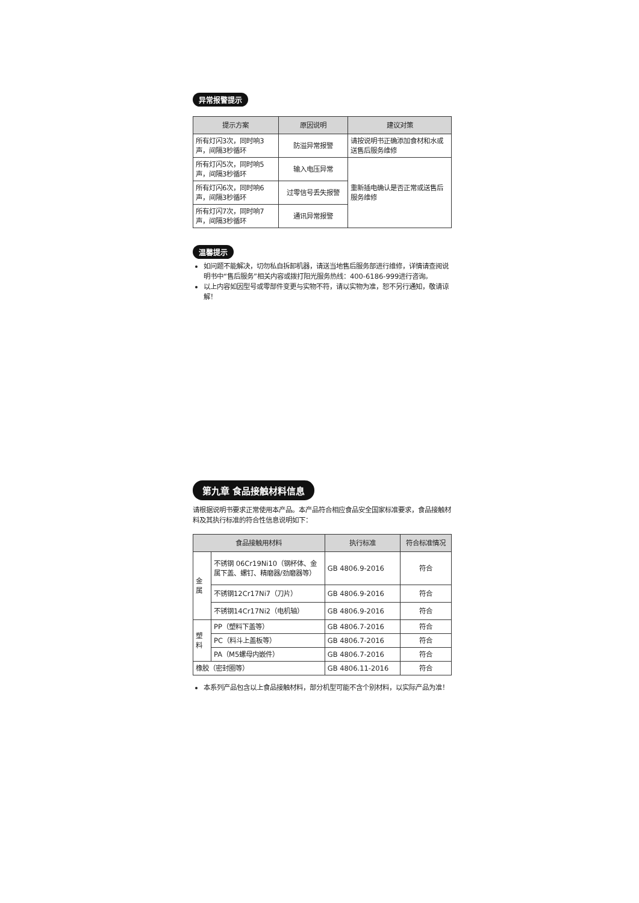异常报警提示
| 提示方案 | 原因说明 | 建议对策 |
| --- | --- | --- |
| 所有灯闪3次，同时响3声，间隔3秒循环 | 防溢异常报警 | 请按说明书正确添加食材和水或送售后服务维修 |
| 所有灯闪5次，同时响5声，间隔3秒循环 | 输入电压异常 | 重新插电确认是否正常或送售后服务维修 |
| 所有灯闪6次，同时响6声，间隔3秒循环 | 过零信号丢失报警 | |
| 所有灯闪7次，同时响7声，间隔3秒循环 | 通讯异常报警 | |
温馨提示
如问题不能解决，切勿私自拆卸机器，请送当地售后服务部进行维修，详情请查阅说明书中“售后服务”相关内容或拨打阳光服务热线：400-6186-999进行咨询。
以上内容如因型号或零部件变更与实物不符，请以实物为准，恕不另行通知，敬请谅解！
第九章 食品接触材料信息
请根据说明书要求正常使用本产品。本产品符合相应食品安全国家标准要求，食品接触材料及其执行标准的符合性信息说明如下：
| 食品接触用材料 | | 执行标准 | 符合标准情况 |
| --- | --- | --- | --- |
| 金属 | 不锈钢 06Cr19Ni10（钢杯体、金属下盖、螺钉、精磨器/劲磨器等） | GB 4806.9-2016 | 符合 |
| | 不锈钢12Cr17Ni7（刀片） | GB 4806.9-2016 | 符合 |
| | 不锈钢14Cr17Ni2（电机轴） | GB 4806.9-2016 | 符合 |
| 塑料 | PP（塑料下盖等） | GB 4806.7-2016 | 符合 |
| | PC（料斗上盖板等） | GB 4806.7-2016 | 符合 |
| | PA（M5螺母内嵌件） | GB 4806.7-2016 | 符合 |
| 橡胶（密封圈等） | | GB 4806.11-2016 | 符合 |
本系列产品包含以上食品接触材料，部分机型可能不含个别材料，以实际产品为准！